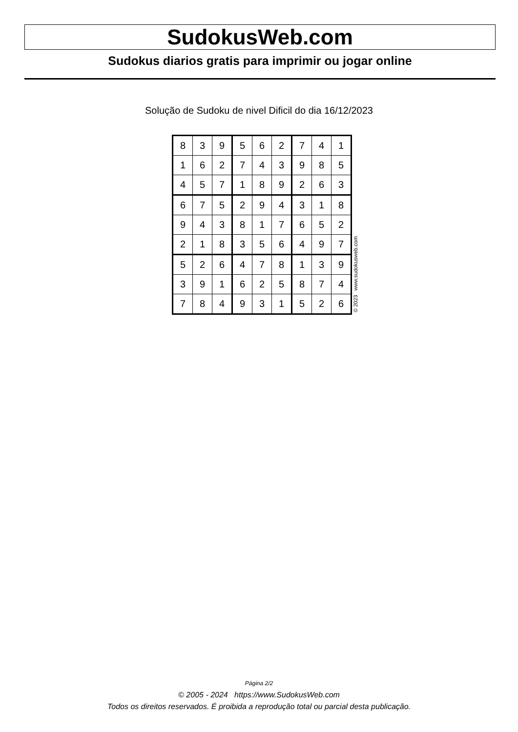SudokusWeb.com
Sudokus diarios gratis para imprimir ou jogar online
Solução de Sudoku de nivel Dificil do dia 16/12/2023
| 8 | 3 | 9 | 5 | 6 | 2 | 7 | 4 | 1 |
| 1 | 6 | 2 | 7 | 4 | 3 | 9 | 8 | 5 |
| 4 | 5 | 7 | 1 | 8 | 9 | 2 | 6 | 3 |
| 6 | 7 | 5 | 2 | 9 | 4 | 3 | 1 | 8 |
| 9 | 4 | 3 | 8 | 1 | 7 | 6 | 5 | 2 |
| 2 | 1 | 8 | 3 | 5 | 6 | 4 | 9 | 7 |
| 5 | 2 | 6 | 4 | 7 | 8 | 1 | 3 | 9 |
| 3 | 9 | 1 | 6 | 2 | 5 | 8 | 7 | 4 |
| 7 | 8 | 4 | 9 | 3 | 1 | 5 | 2 | 6 |
© 2023 www.sudokusweb.com
Página 2/2
© 2005 - 2024 https://www.SudokusWeb.com
Todos os direitos reservados. É proibida a reprodução total ou parcial desta publicação.